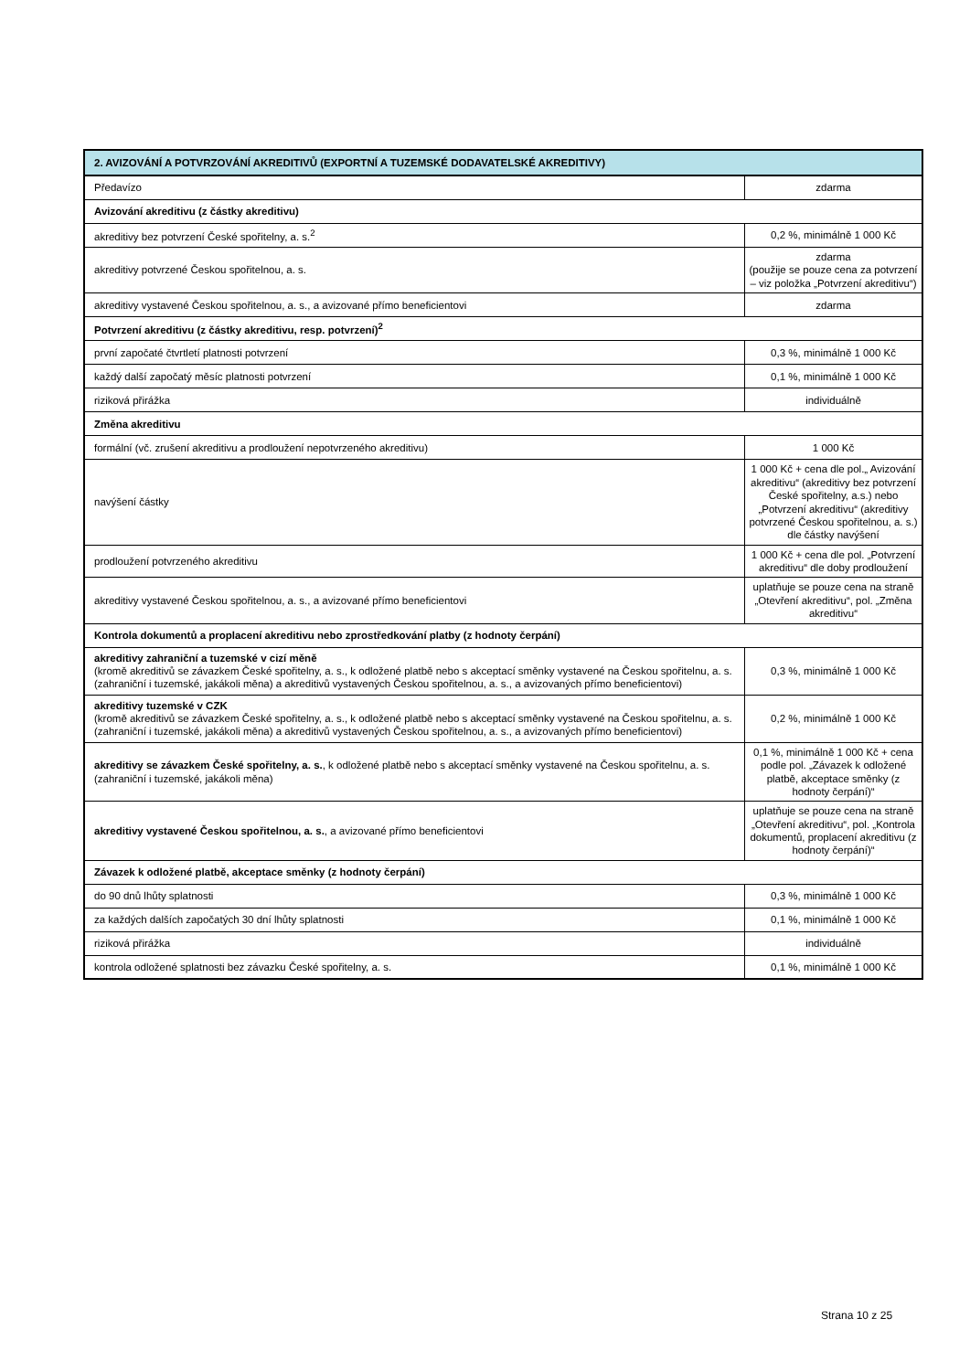| 2. AVIZOVÁNÍ A POTVRZOVÁNÍ AKREDITIVŮ (EXPORTNÍ A TUZEMSKÉ DODAVATELSKÉ AKREDITIVY) | |
| --- | --- |
| Předavízo | zdarma |
| Avizování akreditivu (z částky akreditivu) | |
| akreditivy bez potvrzení České spořitelny, a. s.<sup>2</sup> | 0,2 %, minimálně 1 000 Kč |
| akreditivy potvrzené Českou spořitelnou, a. s. | zdarma (použije se pouze cena za potvrzení – viz položka „Potvrzení akreditivu“) |
| akreditivy vystavené Českou spořitelnou, a. s., a avizované přímo beneficientovi | zdarma |
| Potvrzení akreditivu (z částky akreditivu, resp. potvrzení)<sup>2</sup> | |
| první započaté čtvrtletí platnosti potvrzení | 0,3 %, minimálně 1 000 Kč |
| každý další započatý měsíc platnosti potvrzení | 0,1 %, minimálně 1 000 Kč |
| riziková přirážka | individuálně |
| Změna akreditivu | |
| formální (vč. zrušení akreditivu a prodloužení nepotvrzeného akreditivu) | 1 000 Kč |
| navýšení částky | 1 000 Kč + cena dle pol.„ Avizování akreditivu“ (akreditivy bez potvrzení České spořitelny, a.s.) nebo „Potvrzení akreditivu“ (akreditivy potvrzené Českou spořitelnou, a. s.) dle částky navýšení |
| prodloužení potvrzeného akreditivu | 1 000 Kč + cena dle pol. „Potvrzení akreditivu“ dle doby prodloužení |
| akreditivy vystavené Českou spořitelnou, a. s., a avizované přímo beneficientovi | uplatňuje se pouze cena na straně „Otevření akreditivu“, pol. „Změna akreditivu“ |
| Kontrola dokumentů a proplacení akreditivu nebo zprostředkování platby (z hodnoty čerpání) | |
| akreditivy zahraniční a tuzemské v cizí měně (kromě akreditivů se závazkem České spořitelny, a. s., k odložené platbě nebo s akceptací směnky vystavené na Českou spořitelnu, a. s. (zahraniční i tuzemské, jakákoli měna) a akreditivů vystavených Českou spořitelnou, a. s., a avizovaných přímo beneficientovi) | 0,3 %, minimálně 1 000 Kč |
| akreditivy tuzemské v CZK (kromě akreditivů se závazkem České spořitelny, a. s., k odložené platbě nebo s akceptací směnky vystavené na Českou spořitelnu, a. s. (zahraniční i tuzemské, jakákoli měna) a akreditivů vystavených Českou spořitelnou, a. s., a avizovaných přímo beneficientovi) | 0,2 %, minimálně 1 000 Kč |
| akreditivy se závazkem České spořitelny, a. s. , k odložené platbě nebo s akceptací směnky vystavené na Českou spořitelnu, a. s. (zahraniční i tuzemské, jakákoli měna) | 0,1 %, minimálně 1 000 Kč + cena podle pol. „Závazek k odložené platbě, akceptace směnky (z hodnoty čerpání)“ |
| akreditivy vystavené Českou spořitelnou, a. s. , a avizované přímo beneficientovi | uplatňuje se pouze cena na straně „Otevření akreditivu“, pol. „Kontrola dokumentů, proplacení akreditivu (z hodnoty čerpání)“ |
| Závazek k odložené platbě, akceptace směnky (z hodnoty čerpání) | |
| do 90 dnů lhůty splatnosti | 0,3 %, minimálně 1 000 Kč |
| za každých dalších započatých 30 dní lhůty splatnosti | 0,1 %, minimálně 1 000 Kč |
| riziková přirážka | individuálně |
| kontrola odložené splatnosti bez závazku České spořitelny, a. s. | 0,1 %, minimálně 1 000 Kč |
Strana 10 z 25